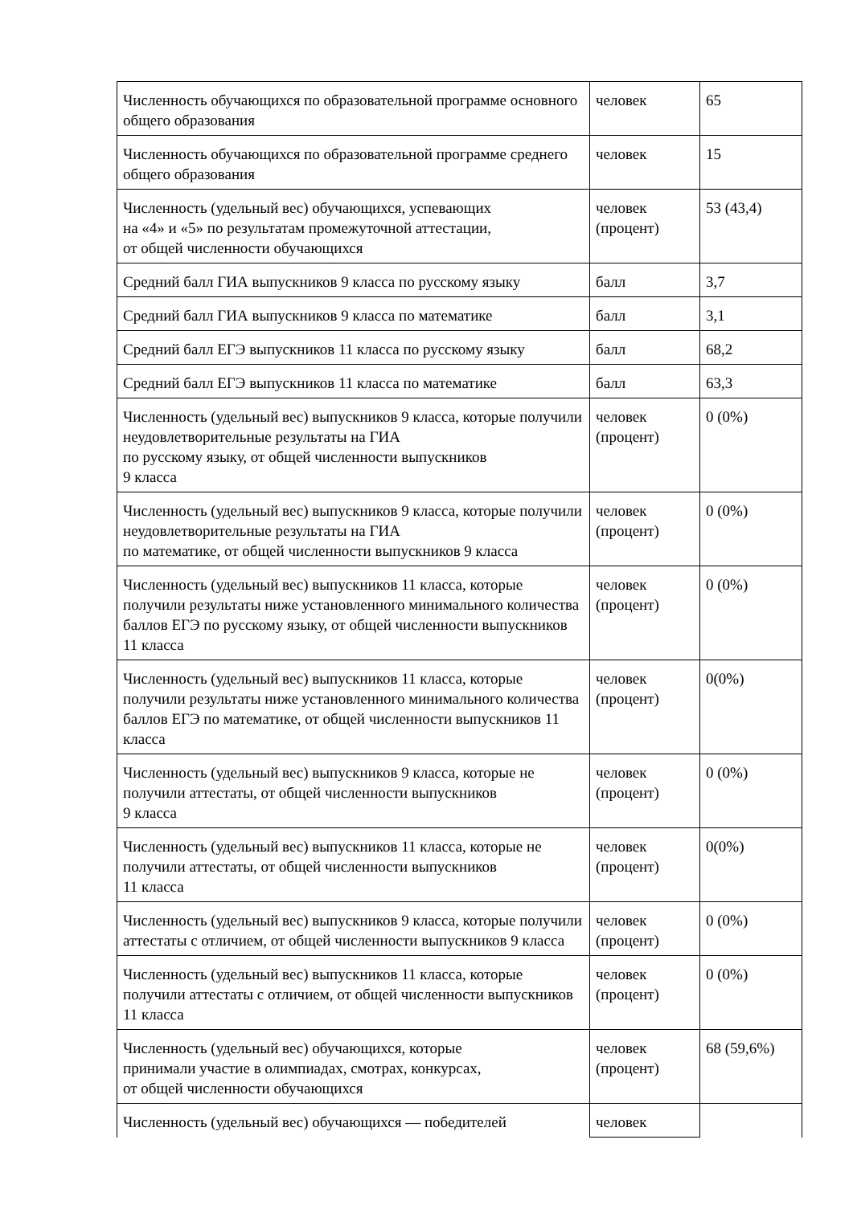| Численность обучающихся по образовательной программе основного общего образования | человек | 65 |
| Численность обучающихся по образовательной программе среднего общего образования | человек | 15 |
| Численность (удельный вес) обучающихся, успевающих на «4» и «5» по результатам промежуточной аттестации, от общей численности обучающихся | человек (процент) | 53 (43,4) |
| Средний балл ГИА выпускников 9 класса по русскому языку | балл | 3,7 |
| Средний балл ГИА выпускников 9 класса по математике | балл | 3,1 |
| Средний балл ЕГЭ выпускников 11 класса по русскому языку | балл | 68,2 |
| Средний балл ЕГЭ выпускников 11 класса по математике | балл | 63,3 |
| Численность (удельный вес) выпускников 9 класса, которые получили неудовлетворительные результаты на ГИА по русскому языку, от общей численности выпускников 9 класса | человек (процент) | 0 (0%) |
| Численность (удельный вес) выпускников 9 класса, которые получили неудовлетворительные результаты на ГИА по математике, от общей численности выпускников 9 класса | человек (процент) | 0 (0%) |
| Численность (удельный вес) выпускников 11 класса, которые получили результаты ниже установленного минимального количества баллов ЕГЭ по русскому языку, от общей численности выпускников 11 класса | человек (процент) | 0 (0%) |
| Численность (удельный вес) выпускников 11 класса, которые получили результаты ниже установленного минимального количества баллов ЕГЭ по математике, от общей численности выпускников 11 класса | человек (процент) | 0(0%) |
| Численность (удельный вес) выпускников 9 класса, которые не получили аттестаты, от общей численности выпускников 9 класса | человек (процент) | 0 (0%) |
| Численность (удельный вес) выпускников 11 класса, которые не получили аттестаты, от общей численности выпускников 11 класса | человек (процент) | 0(0%) |
| Численность (удельный вес) выпускников 9 класса, которые получили аттестаты с отличием, от общей численности выпускников 9 класса | человек (процент) | 0 (0%) |
| Численность (удельный вес) выпускников 11 класса, которые получили аттестаты с отличием, от общей численности выпускников 11 класса | человек (процент) | 0 (0%) |
| Численность (удельный вес) обучающихся, которые принимали участие в олимпиадах, смотрах, конкурсах, от общей численности обучающихся | человек (процент) | 68 (59,6%) |
| Численность (удельный вес) обучающихся — победителей | человек | |